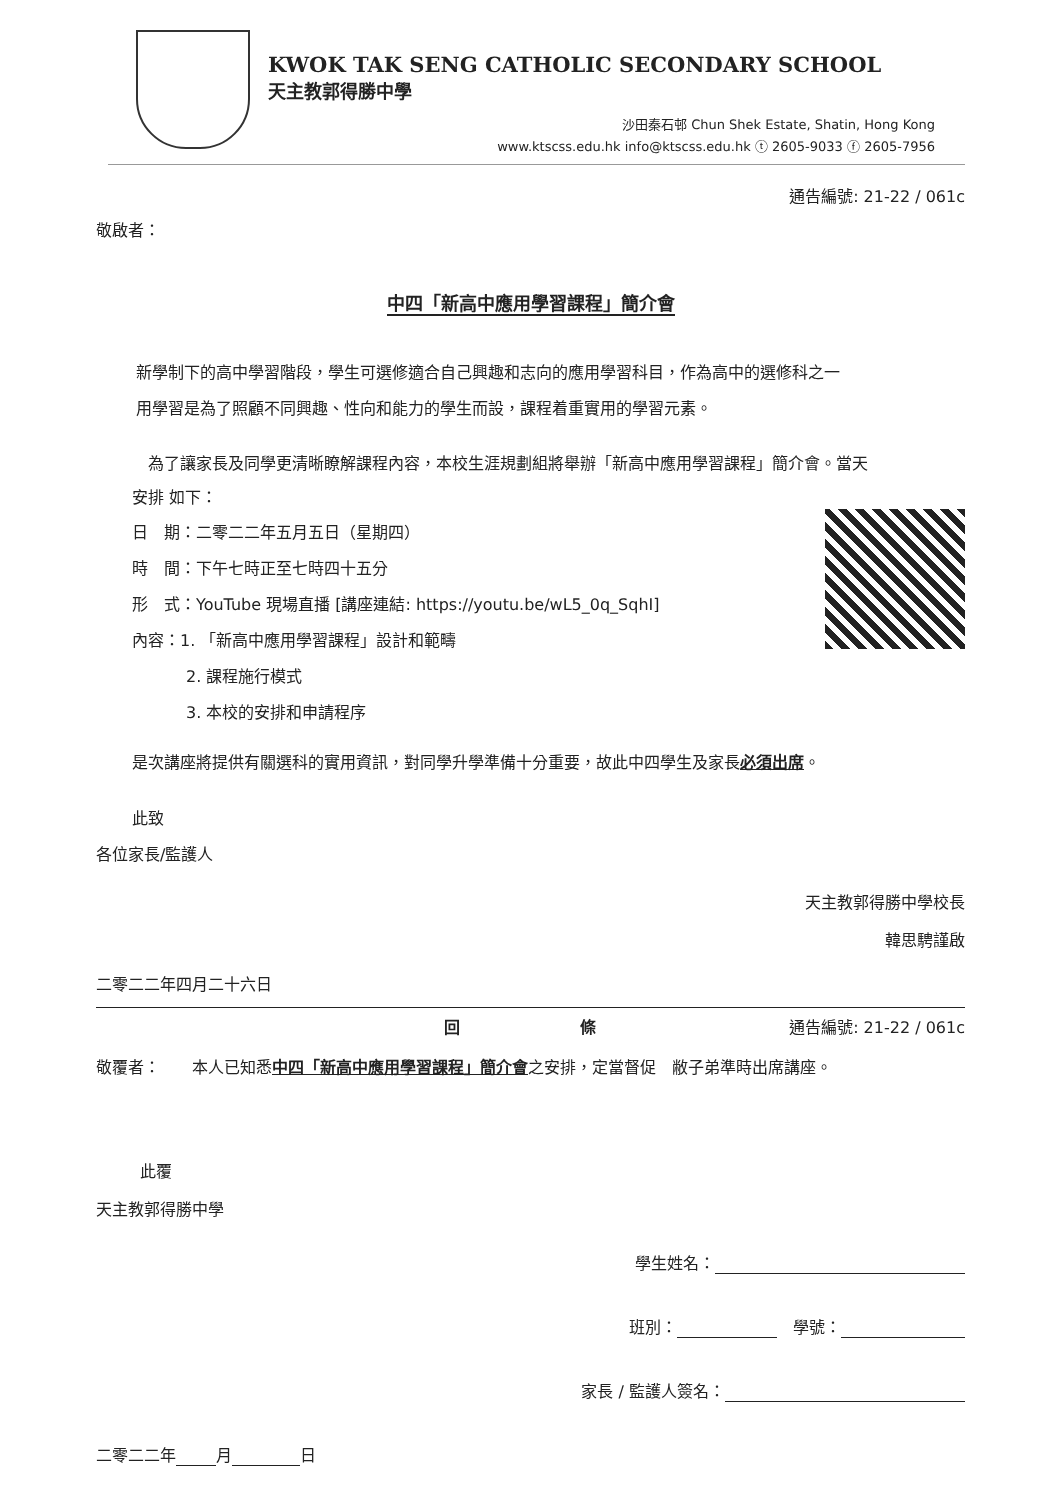KWOK TAK SENG CATHOLIC SECONDARY SCHOOL
天主教郭得勝中學
沙田秦石邨 Chun Shek Estate, Shatin, Hong Kong
www.ktscss.edu.hk info@ktscss.edu.hk ⓣ 2605-9033 ⓕ 2605-7956
通告編號: 21-22 / 061c
敬啟者：
中四「新高中應用學習課程」簡介會
新學制下的高中學習階段，學生可選修適合自己興趣和志向的應用學習科目，作為高中的選修科之一
用學習是為了照顧不同興趣、性向和能力的學生而設，課程着重實用的學習元素。
　為了讓家長及同學更清晰瞭解課程內容，本校生涯規劃組將舉辦「新高中應用學習課程」簡介會。當天
安排 如下：
日　期：二零二二年五月五日（星期四）
時　間：下午七時正至七時四十五分
形　式：YouTube 現場直播 [講座連結: https://youtu.be/wL5_0q_SqhI]
內容：1. 「新高中應用學習課程」設計和範疇
2. 課程施行模式
3. 本校的安排和申請程序
是次講座將提供有關選科的實用資訊，對同學升學準備十分重要，故此中四學生及家長必須出席。
此致
各位家長/監護人
天主教郭得勝中學校長
韓思騁謹啟
二零二二年四月二十六日
回 條 通告編號: 21-22 / 061c
敬覆者：　　本人已知悉中四「新高中應用學習課程」簡介會之安排，定當督促　敝子弟準時出席講座。
此覆
天主教郭得勝中學
學生姓名：
班別： 　學號：
家長 / 監護人簽名：
二零二二年 月 日